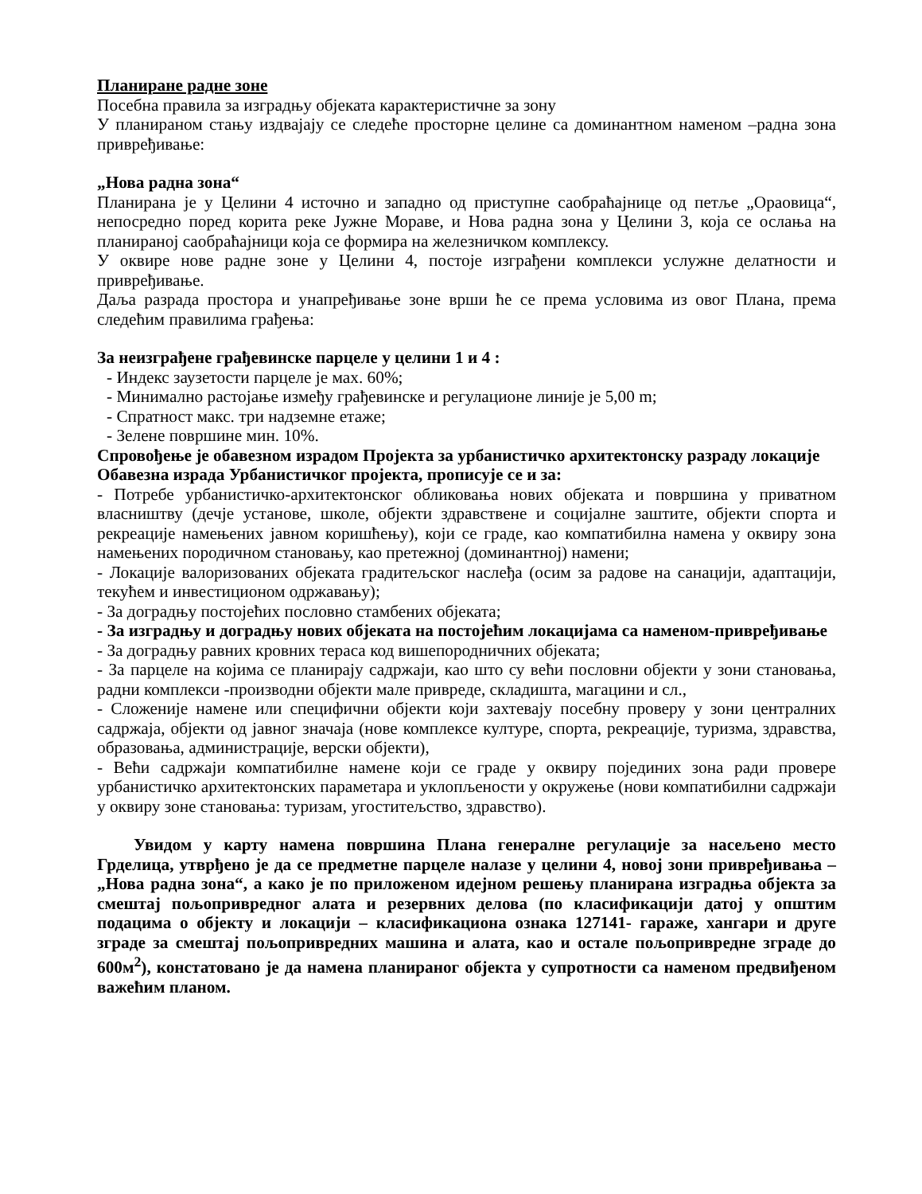Планиране радне зоне
Посебна правила за изградњу објеката карактеристичне за зону
У планираном стању издвајају се следеће просторне целине са доминантном наменом –радна зона привређивање:
„Нова радна зона“
Планирана је у Целини 4 источно и западно од приступне саобраћајнице од петље „Ораовица“, непосредно поред корита реке Јужне Мораве, и Нова радна зона у Целини 3, која се ослања на планираној саобраћајници која се формира на железничком комплексу.
У оквире нове радне зоне у Целини 4, постоје изграђени комплекси услужне делатности и привређивање.
Даља разрада простора и унапређивање зоне врши ће се према условима из овог Плана, према следећим правилима грађења:
За неизграђене грађевинске парцеле у целини 1 и 4 :
- Индекс заузетости парцеле је мах. 60%;
- Минимално растојање између грађевинске и регулационе линије је 5,00 m;
- Спратност макс. три надземне етаже;
- Зелене површине мин. 10%.
Спровођење је обавезном израдом Пројекта за урбанистичко архитектонску разраду локације
Обавезна израда Урбанистичког пројекта, прописује се и за:
- Потребе урбанистичко-архитектонског обликовања нових објеката и површина у приватном власништву (дечје установе, школе, објекти здравствене и социјалне заштите, објекти спорта и рекреације намењених јавном коришћењу), који се граде, као компатибилна намена у оквиру зона намењених породичном становању, као претежној (доминантној) намени;
- Локације валоризованих објеката градитељског наслеђа (осим за радове на санацији, адаптацији, текућем и инвестиционом одржавању);
- За доградњу постојећих пословно стамбених објеката;
- За изградњу и доградњу нових објеката на постојећим локацијама са наменом-привређивање
- За доградњу равних кровних тераса код вишепородничних објеката;
- За парцеле на којима се планирају садржаји, као што су већи пословни објекти у зони становања, радни комплекси -производни објекти мале привреде, складишта, магацини и сл.,
- Сложеније намене или специфични објекти који захтевају посебну проверу у зони централних садржаја, објекти од јавног значаја (нове комплексе културе, спорта, рекреације, туризма, здравства, образовања, администрације, верски објекти),
- Већи садржаји компатибилне намене који се граде у оквиру појединих зона ради провере урбанистичко архитектонских параметара и уклопљености у окружење (нови компатибилни садржаји у оквиру зоне становања: туризам, угоститељство, здравство).
Увидом у карту намена површина Плана генералне регулације за насељено место Грделица, утврђено је да се предметне парцеле налазе у целини 4, новој зони привређивања – „Нова радна зона“, а како је по приложеном идејном решењу планирана изградња објекта за смештај пољопривредног алата и резервних делова (по класификацији датој у општим подацима о објекту и локацији – класификациона ознака 127141- гараже, хангари и друге зграде за смештај пољопривредних машина и алата, као и остале пољопривредне зграде до 600м<sup>2</sup>), констатовано је да намена планираног објекта у супротности са наменом предвиђеном важећим планом.